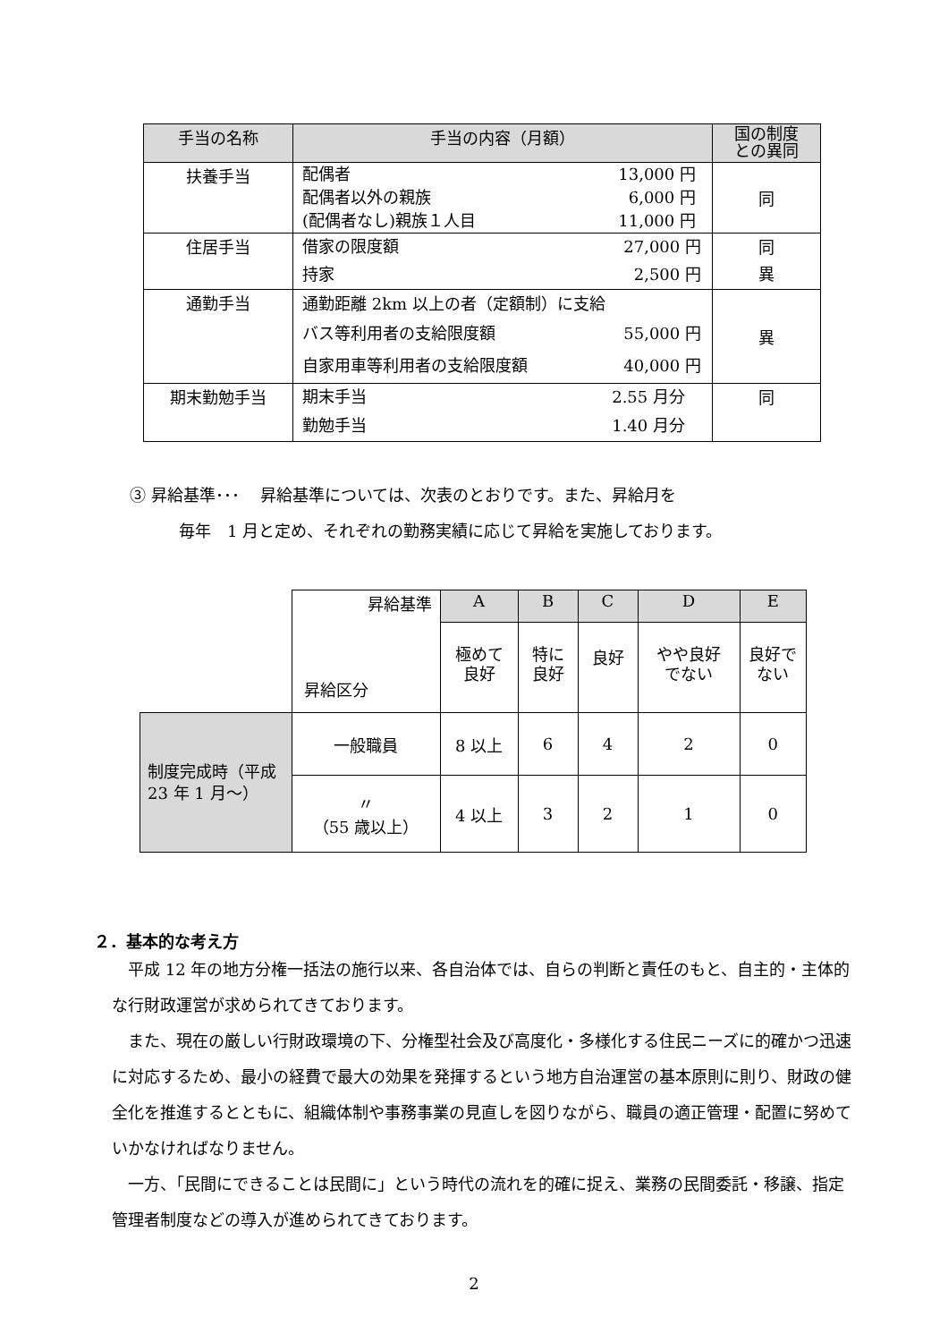| 手当の名称 | 手当の内容（月額） | 国の制度 との異同 |
| --- | --- | --- |
| 扶養手当 | 配偶者 13,000 円 配偶者以外の親族 6,000 円 (配偶者なし)親族１人目 11,000 円 | 同 |
| 住居手当 | 借家の限度額 27,000 円 持家 2,500 円 | 同 異 |
| 通勤手当 | 通勤距離 2km 以上の者（定額制）に支給 バス等利用者の支給限度額 55,000 円 自家用車等利用者の支給限度額 40,000 円 | 異 |
| 期末勤勉手当 | 期末手当 2.55 月分 勤勉手当 1.40 月分 | 同 |
③ 昇給基準･･･　 昇給基準については、次表のとおりです。また、昇給月を
毎年　1 月と定め、それぞれの勤務実績に応じて昇給を実施しております。
| | 昇給基準 昇給区分 | A | B | C | D | E |
| | | 極めて 良好 | 特に 良好 | 良好 | やや良好 でない | 良好で ない |
| 制度完成時（平成 23 年 1 月～） | 一般職員 | 8 以上 | 6 | 4 | 2 | 0 |
| | 〃 （55 歳以上） | 4 以上 | 3 | 2 | 1 | 0 |
２．基本的な考え方
　平成 12 年の地方分権一括法の施行以来、各自治体では、自らの判断と責任のもと、自主的・主体的な行財政運営が求められてきております。
　また、現在の厳しい行財政環境の下、分権型社会及び高度化・多様化する住民ニーズに的確かつ迅速に対応するため、最小の経費で最大の効果を発揮するという地方自治運営の基本原則に則り、財政の健全化を推進するとともに、組織体制や事務事業の見直しを図りながら、職員の適正管理・配置に努めていかなければなりません。
　一方、「民間にできることは民間に」という時代の流れを的確に捉え、業務の民間委託・移譲、指定管理者制度などの導入が進められてきております。
2